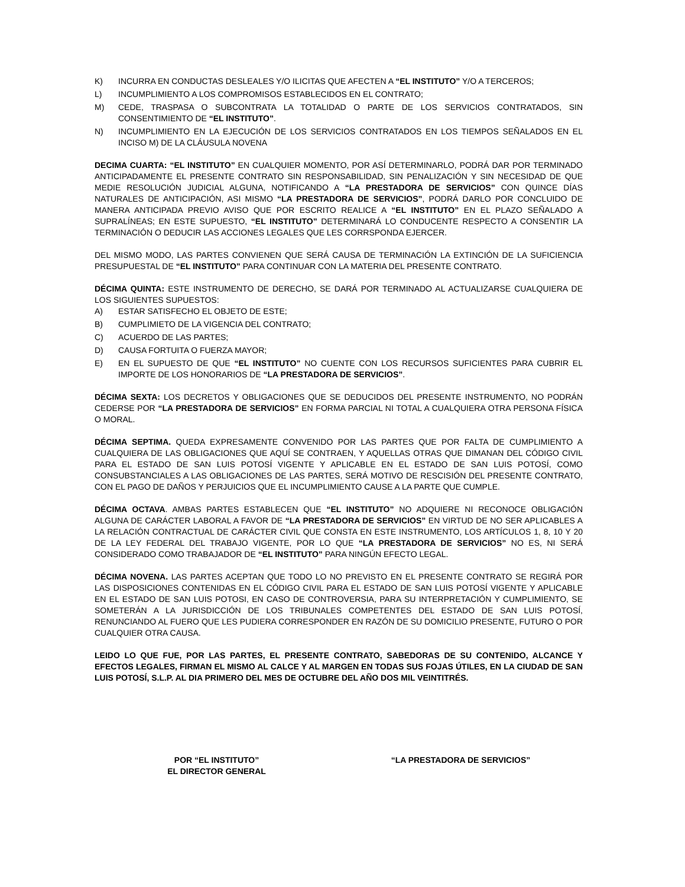K) INCURRA EN CONDUCTAS DESLEALES Y/O ILICITAS QUE AFECTEN A “EL INSTITUTO” Y/O A TERCEROS;
L) INCUMPLIMIENTO A LOS COMPROMISOS ESTABLECIDOS EN EL CONTRATO;
M) CEDE, TRASPASA O SUBCONTRATA LA TOTALIDAD O PARTE DE LOS SERVICIOS CONTRATADOS, SIN CONSENTIMIENTO DE “EL INSTITUTO”.
N) INCUMPLIMIENTO EN LA EJECUCIÓN DE LOS SERVICIOS CONTRATADOS EN LOS TIEMPOS SEÑALADOS EN EL INCISO M) DE LA CLÁUSULA NOVENA
DECIMA CUARTA: “EL INSTITUTO” EN CUALQUIER MOMENTO, POR ASÍ DETERMINARLO, PODRÁ DAR POR TERMINADO ANTICIPADAMENTE EL PRESENTE CONTRATO SIN RESPONSABILIDAD, SIN PENALIZACIÓN Y SIN NECESIDAD DE QUE MEDIE RESOLUCIÓN JUDICIAL ALGUNA, NOTIFICANDO A “LA PRESTADORA DE SERVICIOS” CON QUINCE DÍAS NATURALES DE ANTICIPACIÓN, ASI MISMO “LA PRESTADORA DE SERVICIOS”, PODRÁ DARLO POR CONCLUIDO DE MANERA ANTICIPADA PREVIO AVISO QUE POR ESCRITO REALICE A “EL INSTITUTO” EN EL PLAZO SEÑALADO A SUPRALÍNEAS; EN ESTE SUPUESTO, “EL INSTITUTO” DETERMINARÁ LO CONDUCENTE RESPECTO A CONSENTIR LA TERMINACIÓN O DEDUCIR LAS ACCIONES LEGALES QUE LES CORRSPONDA EJERCER.
DEL MISMO MODO, LAS PARTES CONVIENEN QUE SERÁ CAUSA DE TERMINACIÓN LA EXTINCIÓN DE LA SUFICIENCIA PRESUPUESTAL DE “EL INSTITUTO” PARA CONTINUAR CON LA MATERIA DEL PRESENTE CONTRATO.
DÉCIMA QUINTA: ESTE INSTRUMENTO DE DERECHO, SE DARÁ POR TERMINADO AL ACTUALIZARSE CUALQUIERA DE LOS SIGUIENTES SUPUESTOS:
A) ESTAR SATISFECHO EL OBJETO DE ESTE;
B) CUMPLIMIETO DE LA VIGENCIA DEL CONTRATO;
C) ACUERDO DE LAS PARTES;
D) CAUSA FORTUITA O FUERZA MAYOR;
E) EN EL SUPUESTO DE QUE “EL INSTITUTO” NO CUENTE CON LOS RECURSOS SUFICIENTES PARA CUBRIR EL IMPORTE DE LOS HONORARIOS DE “LA PRESTADORA DE SERVICIOS”.
DÉCIMA SEXTA: LOS DECRETOS Y OBLIGACIONES QUE SE DEDUCIDOS DEL PRESENTE INSTRUMENTO, NO PODRÁN CEDERSE POR “LA PRESTADORA DE SERVICIOS” EN FORMA PARCIAL NI TOTAL A CUALQUIERA OTRA PERSONA FÍSICA O MORAL.
DÉCIMA SEPTIMA. QUEDA EXPRESAMENTE CONVENIDO POR LAS PARTES QUE POR FALTA DE CUMPLIMIENTO A CUALQUIERA DE LAS OBLIGACIONES QUE AQUÍ SE CONTRAEN, Y AQUELLAS OTRAS QUE DIMANAN DEL CÓDIGO CIVIL PARA EL ESTADO DE SAN LUIS POTOSÍ VIGENTE Y APLICABLE EN EL ESTADO DE SAN LUIS POTOSÍ, COMO CONSUBSTANCIALES A LAS OBLIGACIONES DE LAS PARTES, SERÁ MOTIVO DE RESCISIÓN DEL PRESENTE CONTRATO, CON EL PAGO DE DAÑOS Y PERJUICIOS QUE EL INCUMPLIMIENTO CAUSE A LA PARTE QUE CUMPLE.
DÉCIMA OCTAVA. AMBAS PARTES ESTABLECEN QUE “EL INSTITUTO” NO ADQUIERE NI RECONOCE OBLIGACIÓN ALGUNA DE CARÁCTER LABORAL A FAVOR DE “LA PRESTADORA DE SERVICIOS” EN VIRTUD DE NO SER APLICABLES A LA RELACIÓN CONTRACTUAL DE CARÁCTER CIVIL QUE CONSTA EN ESTE INSTRUMENTO, LOS ARTÍCULOS 1, 8, 10 Y 20 DE LA LEY FEDERAL DEL TRABAJO VIGENTE, POR LO QUE “LA PRESTADORA DE SERVICIOS” NO ES, NI SERÁ CONSIDERADO COMO TRABAJADOR DE “EL INSTITUTO” PARA NINGÚN EFECTO LEGAL.
DÉCIMA NOVENA. LAS PARTES ACEPTAN QUE TODO LO NO PREVISTO EN EL PRESENTE CONTRATO SE REGIRÁ POR LAS DISPOSICIONES CONTENIDAS EN EL CÓDIGO CIVIL PARA EL ESTADO DE SAN LUIS POTOSÍ VIGENTE Y APLICABLE EN EL ESTADO DE SAN LUIS POTOSI, EN CASO DE CONTROVERSIA, PARA SU INTERPRETACIÓN Y CUMPLIMIENTO, SE SOMETERÁN A LA JURISDICCIÓN DE LOS TRIBUNALES COMPETENTES DEL ESTADO DE SAN LUIS POTOSÍ, RENUNCIANDO AL FUERO QUE LES PUDIERA CORRESPONDER EN RAZÓN DE SU DOMICILIO PRESENTE, FUTURO O POR CUALQUIER OTRA CAUSA.
LEIDO LO QUE FUE, POR LAS PARTES, EL PRESENTE CONTRATO, SABEDORAS DE SU CONTENIDO, ALCANCE Y EFECTOS LEGALES, FIRMAN EL MISMO AL CALCE Y AL MARGEN EN TODAS SUS FOJAS ÚTILES, EN LA CIUDAD DE SAN LUIS POTOSÍ, S.L.P. AL DIA PRIMERO DEL MES DE OCTUBRE DEL AÑO DOS MIL VEINTITRÉS.
POR “EL INSTITUTO”
EL DIRECTOR GENERAL
“LA PRESTADORA DE SERVICIOS”